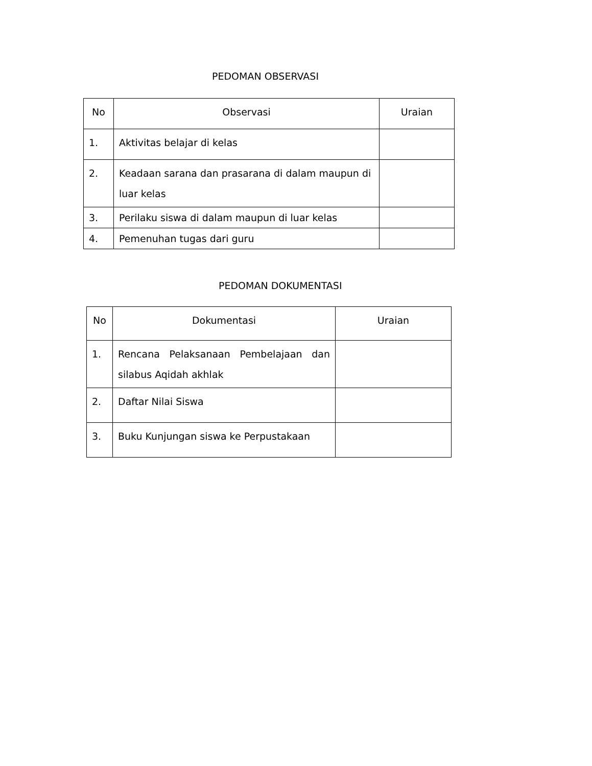PEDOMAN OBSERVASI
| No | Observasi | Uraian |
| --- | --- | --- |
| 1. | Aktivitas belajar di kelas | |
| 2. | Keadaan sarana dan prasarana di dalam maupun di luar kelas | |
| 3. | Perilaku siswa di dalam maupun di luar kelas | |
| 4. | Pemenuhan tugas dari guru | |
PEDOMAN DOKUMENTASI
| No | Dokumentasi | Uraian |
| --- | --- | --- |
| 1. | Rencana Pelaksanaan Pembelajaan dan silabus Aqidah akhlak | |
| 2. | Daftar Nilai Siswa | |
| 3. | Buku Kunjungan siswa ke Perpustakaan | |